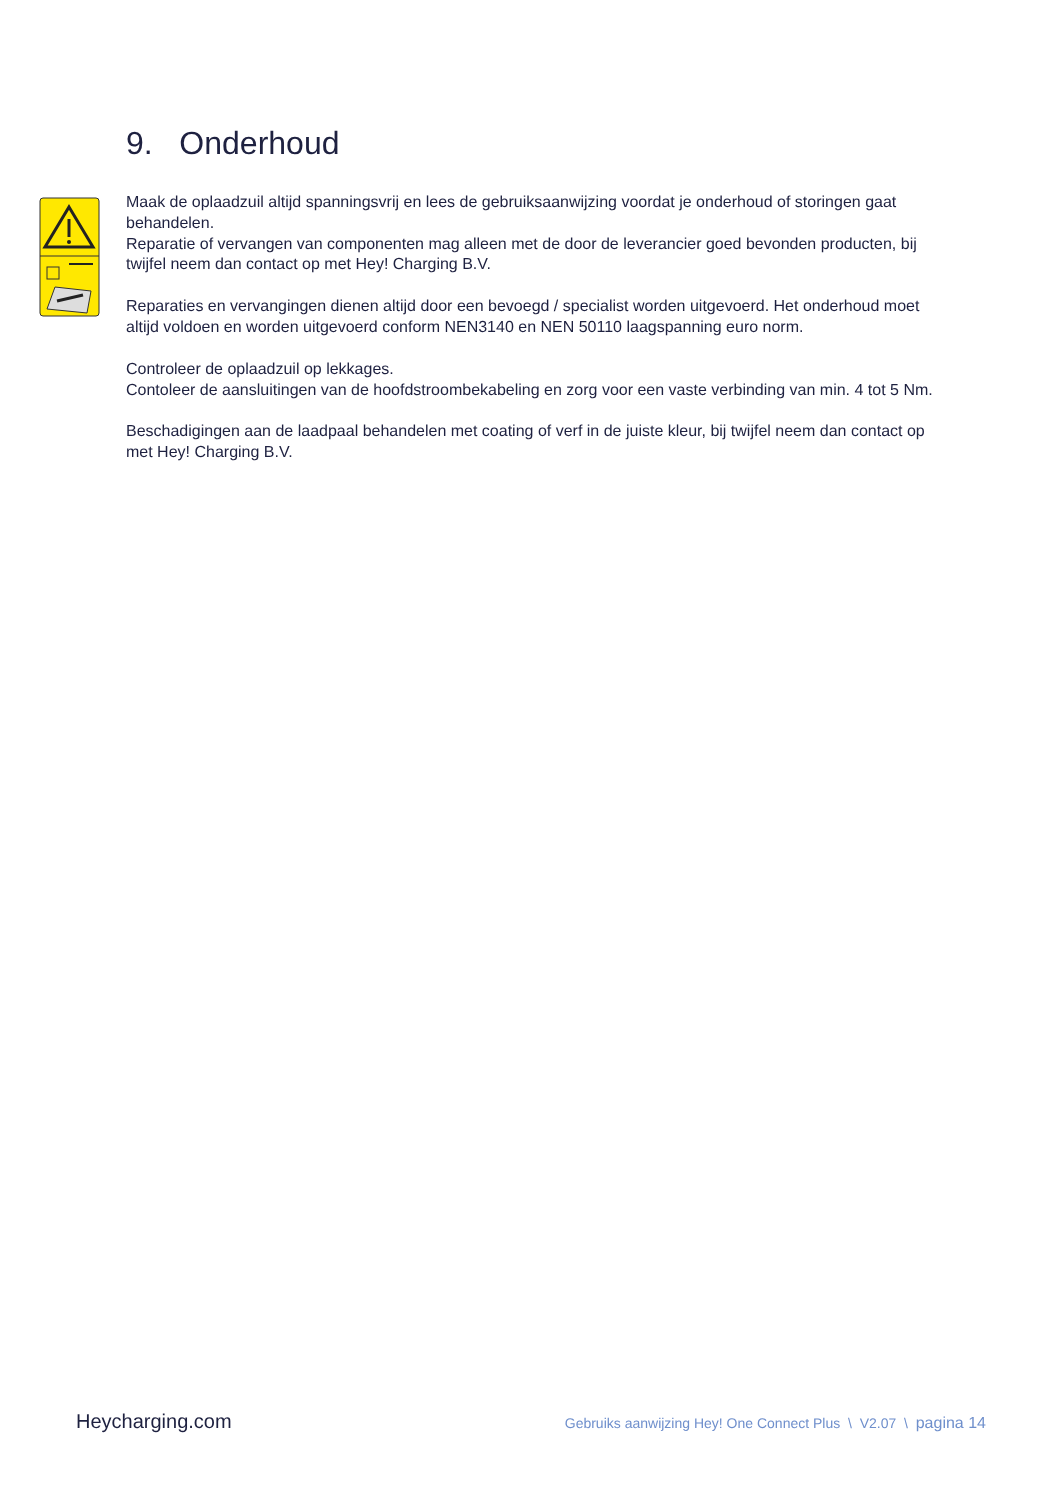9. Onderhoud
Maak de oplaadzuil altijd spanningsvrij en lees de gebruiksaanwijzing voordat je onderhoud of storingen gaat behandelen.
Reparatie of vervangen van componenten mag alleen met de door de leverancier goed bevonden producten, bij twijfel neem dan contact op met Hey! Charging B.V.
Reparaties en vervangingen dienen altijd door een bevoegd / specialist worden uitgevoerd. Het onderhoud moet altijd voldoen en worden uitgevoerd conform NEN3140 en NEN 50110 laagspanning euro norm.
Controleer de oplaadzuil op lekkages.
Contoleer de aansluitingen van de hoofdstroombekabeling en zorg voor een vaste verbinding van min. 4 tot 5 Nm.
Beschadigingen aan de laadpaal behandelen met coating of verf in de juiste kleur, bij twijfel neem dan contact op met Hey! Charging B.V.
Heycharging.com Gebruiks aanwijzing Hey! One Connect Plus \ V2.07 \ pagina 14